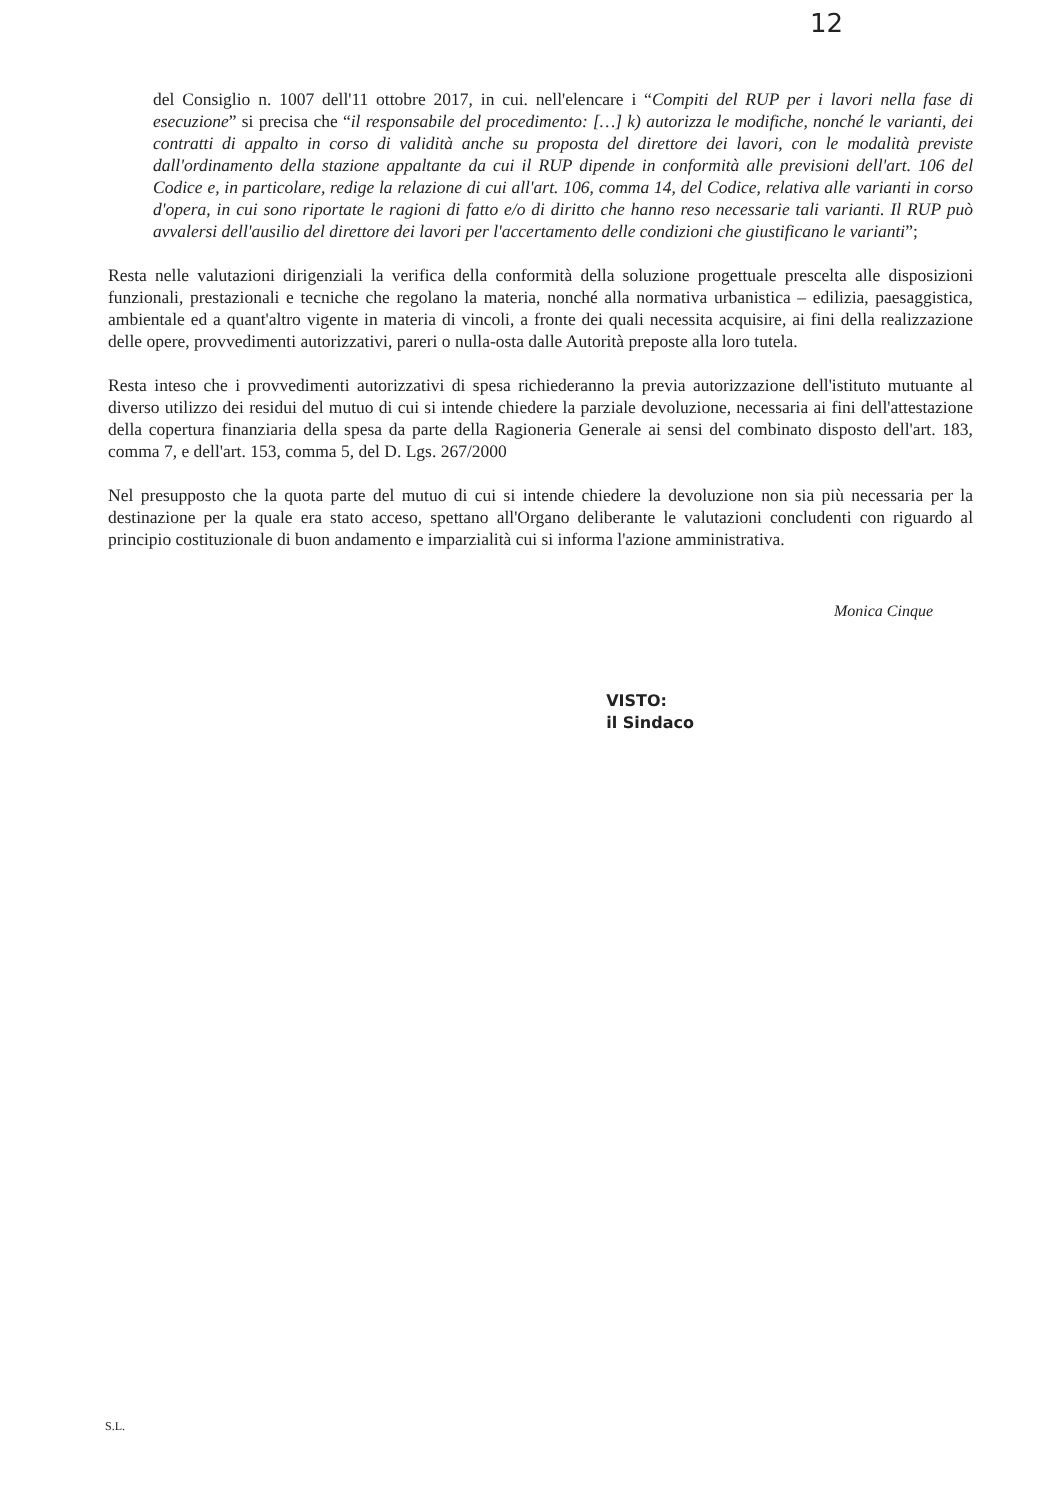12
del Consiglio n. 1007 dell'11 ottobre 2017, in cui. nell'elencare i “Compiti del RUP per i lavori nella fase di esecuzione” si precisa che “il responsabile del procedimento: […] k) autorizza le modifiche, nonché le varianti, dei contratti di appalto in corso di validità anche su proposta del direttore dei lavori, con le modalità previste dall'ordinamento della stazione appaltante da cui il RUP dipende in conformità alle previsioni dell'art. 106 del Codice e, in particolare, redige la relazione di cui all'art. 106, comma 14, del Codice, relativa alle varianti in corso d'opera, in cui sono riportate le ragioni di fatto e/o di diritto che hanno reso necessarie tali varianti. Il RUP può avvalersi dell'ausilio del direttore dei lavori per l'accertamento delle condizioni che giustificano le varianti”;
Resta nelle valutazioni dirigenziali la verifica della conformità della soluzione progettuale prescelta alle disposizioni funzionali, prestazionali e tecniche che regolano la materia, nonché alla normativa urbanistica – edilizia, paesaggistica, ambientale ed a quant'altro vigente in materia di vincoli, a fronte dei quali necessita acquisire, ai fini della realizzazione delle opere, provvedimenti autorizzativi, pareri o nulla-osta dalle Autorità preposte alla loro tutela.
Resta inteso che i provvedimenti autorizzativi di spesa richiederanno la previa autorizzazione dell'istituto mutuante al diverso utilizzo dei residui del mutuo di cui si intende chiedere la parziale devoluzione, necessaria ai fini dell'attestazione della copertura finanziaria della spesa da parte della Ragioneria Generale ai sensi del combinato disposto dell'art. 183, comma 7, e dell'art. 153, comma 5, del D. Lgs. 267/2000
Nel presupposto che la quota parte del mutuo di cui si intende chiedere la devoluzione non sia più necessaria per la destinazione per la quale era stato acceso, spettano all'Organo deliberante le valutazioni concludenti con riguardo al principio costituzionale di buon andamento e imparzialità cui si informa l'azione amministrativa.
VISTO:
il Sindaco
Monica Cinque
S.L.